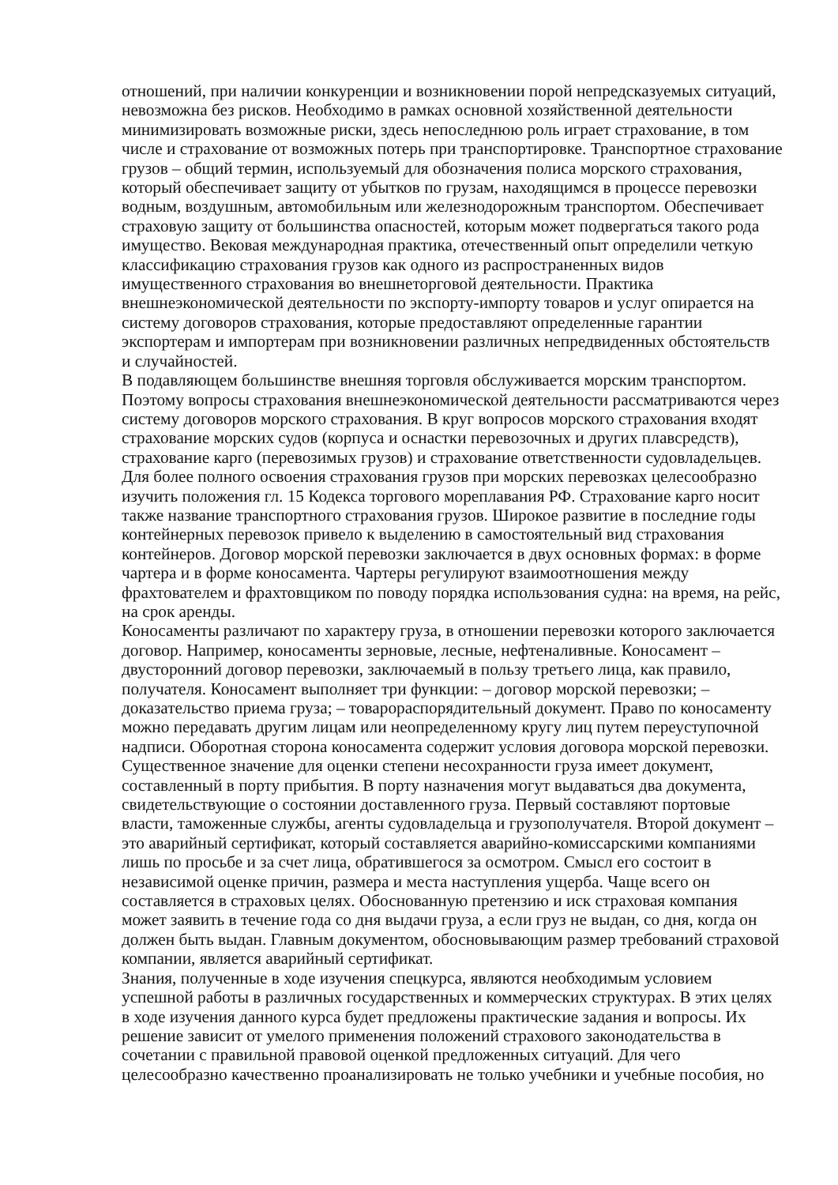отношений, при наличии конкуренции и возникновении порой непредсказуемых ситуаций, невозможна без рисков. Необходимо в рамках основной хозяйственной деятельности минимизировать возможные риски, здесь непоследнюю роль играет страхование, в том числе и страхование от возможных потерь при транспортировке. Транспортное страхование грузов – общий термин, используемый для обозначения полиса морского страхования, который обеспечивает защиту от убытков по грузам, находящимся в процессе перевозки водным, воздушным, автомобильным или железнодорожным транспортом. Обеспечивает страховую защиту от большинства опасностей, которым может подвергаться такого рода имущество. Вековая международная практика, отечественный опыт определили четкую классификацию страхования грузов как одного из распространенных видов имущественного страхования во внешнеторговой деятельности. Практика внешнеэкономической деятельности по экспорту-импорту товаров и услуг опирается на систему договоров страхования, которые предоставляют определенные гарантии экспортерам и импортерам при возникновении различных непредвиденных обстоятельств и случайностей.
В подавляющем большинстве внешняя торговля обслуживается морским транспортом. Поэтому вопросы страхования внешнеэкономической деятельности рассматриваются через систему договоров морского страхования. В круг вопросов морского страхования входят страхование морских судов (корпуса и оснастки перевозочных и других плавсредств), страхование карго (перевозимых грузов) и страхование ответственности судовладельцев. Для более полного освоения страхования грузов при морских перевозках целесообразно изучить положения гл. 15 Кодекса торгового мореплавания РФ. Страхование карго носит также название транспортного страхования грузов. Широкое развитие в последние годы контейнерных перевозок привело к выделению в самостоятельный вид страхования контейнеров. Договор морской перевозки заключается в двух основных формах: в форме чартера и в форме коносамента. Чартеры регулируют взаимоотношения между фрахтователем и фрахтовщиком по поводу порядка использования судна: на время, на рейс, на срок аренды.
Коносаменты различают по характеру груза, в отношении перевозки которого заключается договор. Например, коносаменты зерновые, лесные, нефтеналивные. Коносамент – двусторонний договор перевозки, заключаемый в пользу третьего лица, как правило, получателя. Коносамент выполняет три функции: – договор морской перевозки; – доказательство приема груза; – товарораспорядительный документ. Право по коносаменту можно передавать другим лицам или неопределенному кругу лиц путем переуступочной надписи. Оборотная сторона коносамента содержит условия договора морской перевозки. Существенное значение для оценки степени несохранности груза имеет документ, составленный в порту прибытия. В порту назначения могут выдаваться два документа, свидетельствующие о состоянии доставленного груза. Первый составляют портовые власти, таможенные службы, агенты судовладельца и грузополучателя. Второй документ – это аварийный сертификат, который составляется аварийно-комиссарскими компаниями лишь по просьбе и за счет лица, обратившегося за осмотром. Смысл его состоит в независимой оценке причин, размера и места наступления ущерба. Чаще всего он составляется в страховых целях. Обоснованную претензию и иск страховая компания может заявить в течение года со дня выдачи груза, а если груз не выдан, со дня, когда он должен быть выдан. Главным документом, обосновывающим размер требований страховой компании, является аварийный сертификат.
Знания, полученные в ходе изучения спецкурса, являются необходимым условием успешной работы в различных государственных и коммерческих структурах. В этих целях в ходе изучения данного курса будет предложены практические задания и вопросы. Их решение зависит от умелого применения положений страхового законодательства в сочетании с правильной правовой оценкой предложенных ситуаций. Для чего целесообразно качественно проанализировать не только учебники и учебные пособия, но